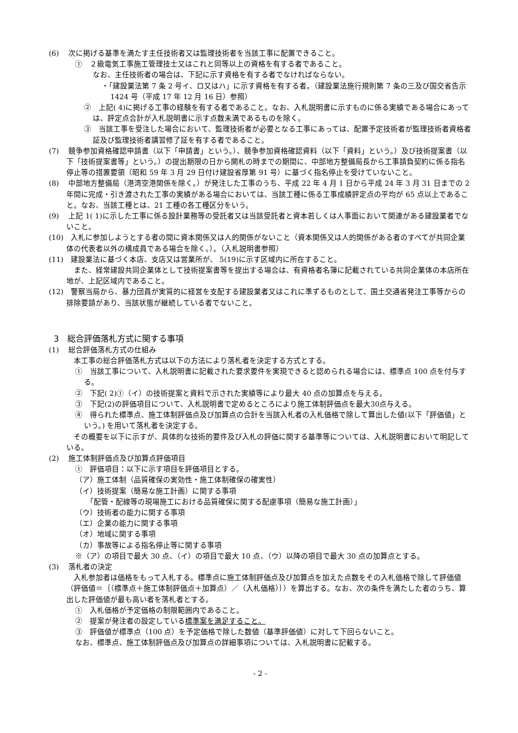(6)　 次に掲げる基準を満たす主任技術者又は監理技術者を当該工事に配置できること。
①　２級電気工事施工管理技士又はこれと同等以上の資格を有する者であること。
なお、主任技術者の場合は、下記に示す資格を有する者でなければならない。
・「建設業法第 7 条 2 号イ、ロ又はハ」に示す資格を有する者。（建設業法施行規則第 7 条の三及び国交省告示 1424 号（平成 17 年 12 月 16 日）参照）
②　上記( 4)に掲げる工事の経験を有する者であること。なお、入札説明書に示すものに係る実績である場合にあっては、評定点合計が入札説明書に示す点数未満であるものを除く。
③　当該工事を受注した場合において、監理技術者が必要となる工事にあっては、配置予定技術者が監理技術者資格者証及び監理技術者講習修了証を有する者であること。
(7)　 競争参加資格確認申請書（以下「申請書」という。）、競争参加資格確認資料（以下「資料」という。）及び技術提案書（以下「技術提案書等」という。）の提出期限の日から開札の時までの期間に、中部地方整備局長から工事請負契約に係る指名停止等の措置要領（昭和 59 年 3 月 29 日付け建設省厚第 91 号）に基づく指名停止を受けていないこと。
(8)　 中部地方整備局（港湾空港関係を除く。）が発注した工事のうち、平成 22 年 4 月 1 日から平成 24 年 3 月 31 日までの 2 年間に完成・引き渡された工事の実績がある場合においては、当該工種に係る工事成績評定点の平均が 65 点以上であること。なお、当該工種とは、21 工種の各工種区分をいう。
(9)　 上記 1( 1)に示した工事に係る設計業務等の受託者又は当該受託者と資本若しくは人事面において関連がある建設業者でないこと。
(10)　入札に参加しようとする者の間に資本関係又は人的関係がないこと（資本関係又は人的関係がある者のすべてが共同企業体の代表者以外の構成員である場合を除く。）。（入札説明書参照）
(11)　建設業法に基づく本店、支店又は営業所が、 5(19)に示す区域内に所在すること。
　また、経常建設共同企業体として技術提案書等を提出する場合は、有資格者名簿に記載されている共同企業体の本店所在地が、上記区域内であること。
(12)　警察当局から、暴力団員が実質的に経営を支配する建設業者又はこれに準ずるものとして、国土交通省発注工事等からの排除要請があり、当該状態が継続している者でないこと。
3　総合評価落札方式に関する事項
(1)　 総合評価落札方式の仕組み
　本工事の総合評価落札方式は以下の方法により落札者を決定する方式とする。
①　当該工事について、入札説明書に記載された要求要件を実現できると認められる場合には、標準点 100 点を付与する。
②　下記( 2)①（イ）の技術提案と資料で示された実績等により最大 40 点の加算点を与える。
③　下記(2)の評価項目について、入札説明書で定めるところにより施工体制評価点を最大30点与える。
④　得られた標準点、施工体制評価点及び加算点の合計を当該入札者の入札価格で除して算出した値(以下「評価値」という。) を用いて落札者を決定する。
　その概要を以下に示すが、具体的な技術的要件及び入札の評価に関する基準等については、入札説明書において明記している。
(2)　 施工体制評価点及び加算点評価項目
①　評価項目：以下に示す項目を評価項目とする。
（ア）施工体制（品質確保の実効性・施工体制確保の確実性）
（イ）技術提案（簡易な施工計画）に関する事項
　　「配管・配線等の現場施工における品質確保に関する配慮事項（簡易な施工計画）」
（ウ）技術者の能力に関する事項
（エ）企業の能力に関する事項
（オ）地域に関する事項
（カ）事故等による指名停止等に関する事項
※（ア）の項目で最大 30 点、（イ）の項目で最大 10 点、（ウ）以降の項目で最大 30 点の加算点とする。
(3)　 落札者の決定
　入札参加者は価格をもって入札する。標準点に施工体制評価点及び加算点を加えた点数をその入札価格で除して評価値（評価値＝｛（標準点＋施工体制評価点＋加算点）／（入札価格）｝）を算出する。なお、次の条件を満たした者のうち、算出した評価値が最も高い者を落札者とする。
①　入札価格が予定価格の制限範囲内であること。
②　提案が発注者の設定している標準案を満足すること。
③　評価値が標準点（100 点）を予定価格で除した数値（基準評価値）に対して下回らないこと。
なお、標準点、施工体制評価点及び加算点の詳細事項については、入札説明書に記載する。
- 2 -